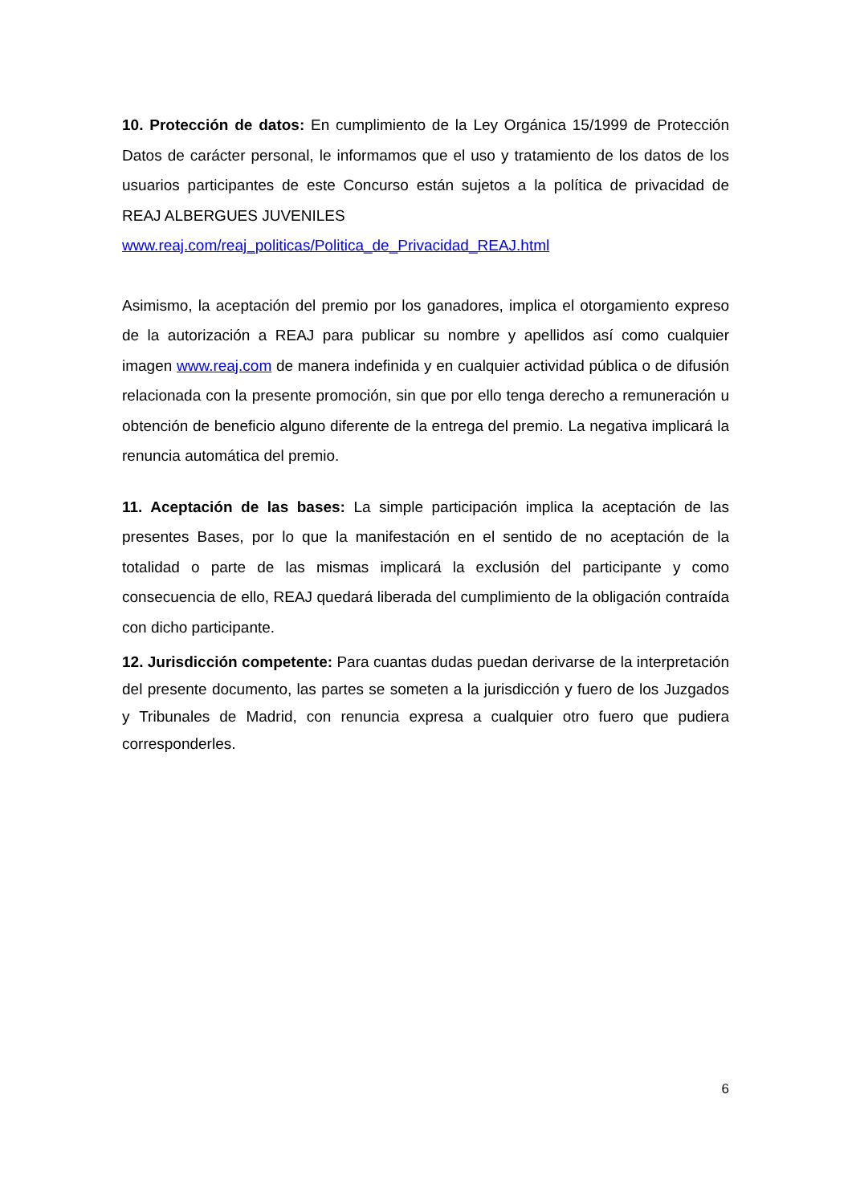10. Protección de datos: En cumplimiento de la Ley Orgánica 15/1999 de Protección Datos de carácter personal, le informamos que el uso y tratamiento de los datos de los usuarios participantes de este Concurso están sujetos a la política de privacidad de REAJ ALBERGUES JUVENILES
www.reaj.com/reaj_politicas/Politica_de_Privacidad_REAJ.html
Asimismo, la aceptación del premio por los ganadores, implica el otorgamiento expreso de la autorización a REAJ para publicar su nombre y apellidos así como cualquier imagen www.reaj.com de manera indefinida y en cualquier actividad pública o de difusión relacionada con la presente promoción, sin que por ello tenga derecho a remuneración u obtención de beneficio alguno diferente de la entrega del premio. La negativa implicará la renuncia automática del premio.
11. Aceptación de las bases: La simple participación implica la aceptación de las presentes Bases, por lo que la manifestación en el sentido de no aceptación de la totalidad o parte de las mismas implicará la exclusión del participante y como consecuencia de ello, REAJ quedará liberada del cumplimiento de la obligación contraída con dicho participante.
12. Jurisdicción competente: Para cuantas dudas puedan derivarse de la interpretación del presente documento, las partes se someten a la jurisdicción y fuero de los Juzgados y Tribunales de Madrid, con renuncia expresa a cualquier otro fuero que pudiera corresponderles.
6